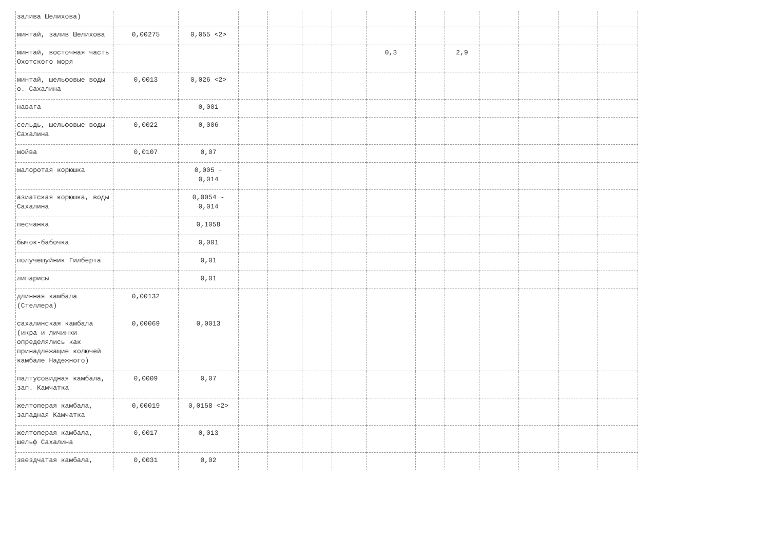| залива Шелихова) | | | | | | | | | | | | | |
| минтай, залив Шелихова | 0,00275 | 0,055 <2> | | | | | | | | | | | |
| минтай, восточная часть Охотского моря | | | | | | | 0,3 | | 2,9 | | | | |
| минтай, шельфовые воды о. Сахалина | 0,0013 | 0,026 <2> | | | | | | | | | | | |
| навага | | 0,001 | | | | | | | | | | | |
| сельдь, шельфовые воды Сахалина | 0,0022 | 0,006 | | | | | | | | | | | |
| мойва | 0,0107 | 0,07 | | | | | | | | | | | |
| малоротая корюшка | | 0,005 - 0,014 | | | | | | | | | | | |
| азиатская корюшка, воды Сахалина | | 0,0054 - 0,014 | | | | | | | | | | | |
| песчанка | | 0,1058 | | | | | | | | | | | |
| бычок-бабочка | | 0,001 | | | | | | | | | | | |
| получешуйник Гилберта | | 0,01 | | | | | | | | | | | |
| липарисы | | 0,01 | | | | | | | | | | | |
| длинная камбала (Стеллера) | 0,00132 | | | | | | | | | | | | |
| сахалинская камбала (икра и личинки определялись как принадлежащие колючей камбале Надежного) | 0,00069 | 0,0013 | | | | | | | | | | | |
| палтусовидная камбала, зап. Камчатка | 0,0009 | 0,07 | | | | | | | | | | | |
| желтоперая камбала, западная Камчатка | 0,00019 | 0,0158 <2> | | | | | | | | | | | |
| желтоперая камбала, шельф Сахалина | 0,0017 | 0,013 | | | | | | | | | | | |
| звездчатая камбала, | 0,0031 | 0,02 | | | | | | | | | | | |